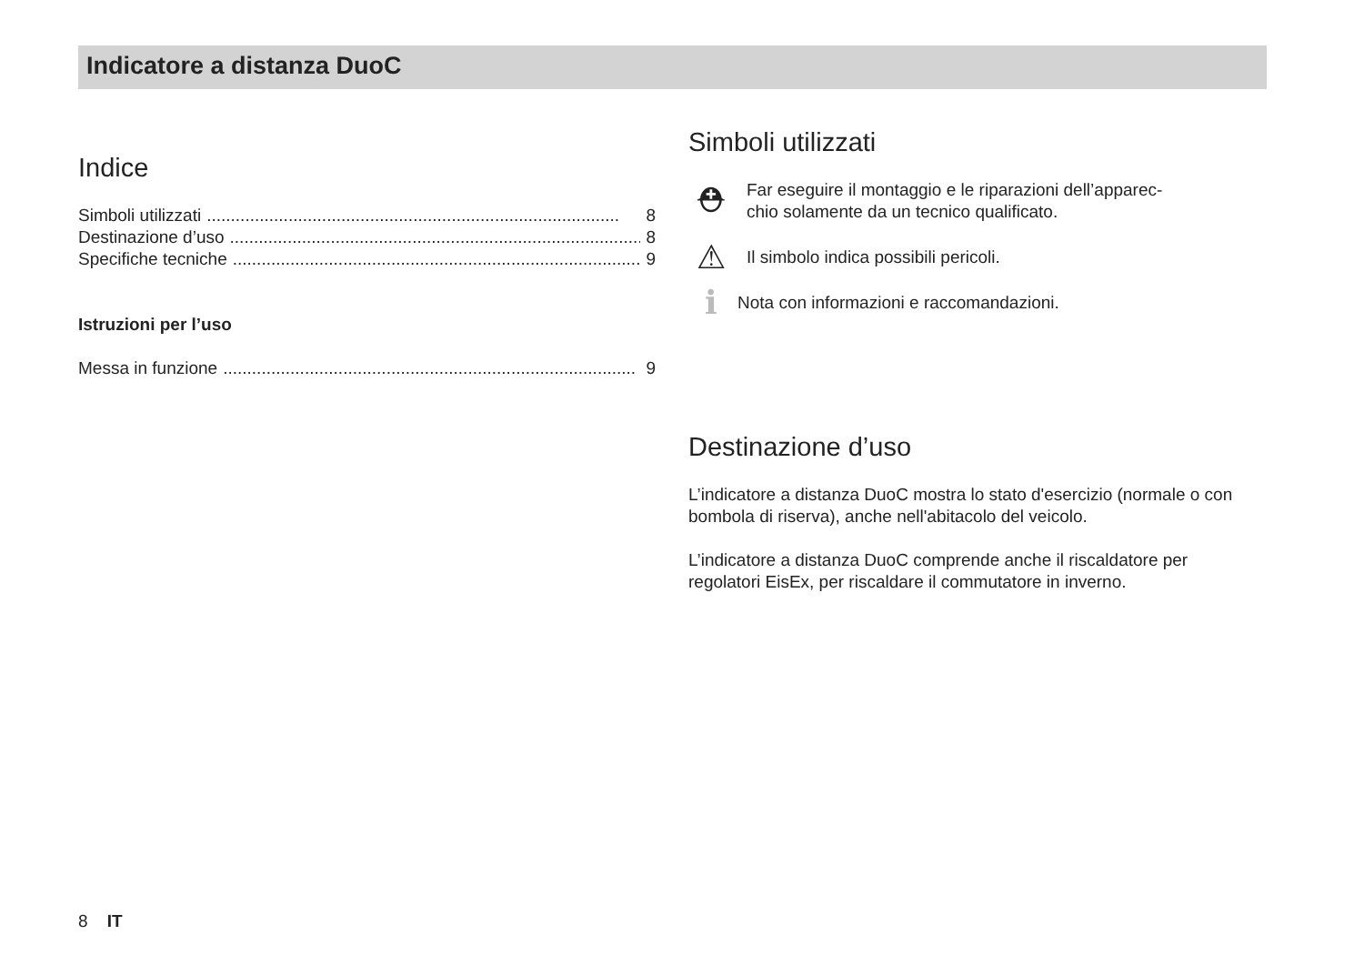Indicatore a distanza DuoC
Indice
Simboli utilizzati...................................................................................... 8
Destinazione d’uso...................................................................................... 8
Specifiche tecniche...................................................................................... 9
Istruzioni per l’uso
Messa in funzione...................................................................................... 9
Simboli utilizzati
⛑ Far eseguire il montaggio e le riparazioni dell’apparec-
chio solamente da un tecnico qualificato.
⚠ Il simbolo indica possibili pericoli.
ℹ Nota con informazioni e raccomandazioni.
Destinazione d’uso
L’indicatore a distanza DuoC mostra lo stato d'esercizio (normale o con bombola di riserva), anche nell'abitacolo del veicolo.
L’indicatore a distanza DuoC comprende anche il riscaldatore per regolatori EisEx, per riscaldare il commutatore in inverno.
8 IT